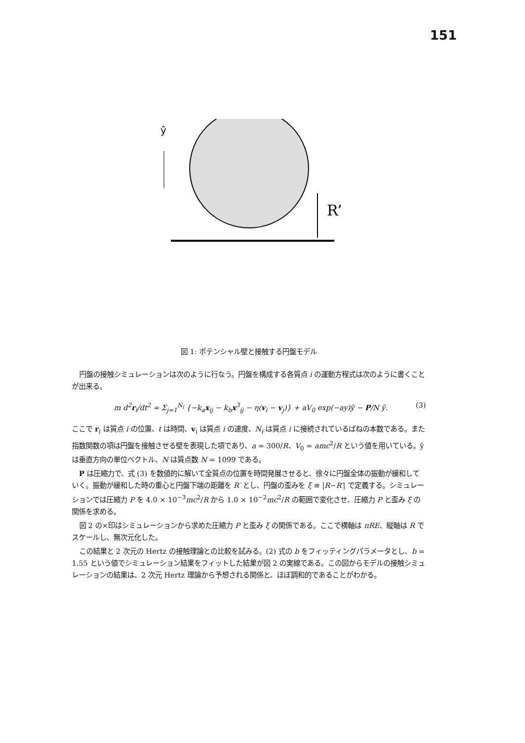151
ŷ
R’
図 1: ポテンシャル壁と接触する円盤モデル
円盤の接触シミュレーションは次のように行なう。円盤を構成する各質点 i の運動方程式は次のように書くことが出来る。
m d<sup>2</sup>r<sub>i</sub>/dt<sup>2</sup> = Σ<sub>j=1</sub><sup>N<sub>i</sub></sup> {−k<sub>a</sub>x<sub>ij</sub> − k<sub>b</sub>x<sup>3</sup><sub>ij</sub> − η(v<sub>i</sub> − v<sub>j</sub>)} + aV<sub>0</sub> exp(−ay)ŷ − P/N ŷ. (3)
ここで r<sub>i</sub> は質点 i の位置、t は時間、v<sub>i</sub> は質点 i の速度、N<sub>i</sub> は質点 i に接続されているばねの本数である。また指数関数の項は円盤を接触させる壁を表現した項であり、a = 300/R、V<sub>0</sub> = amc<sup>2</sup>/R という値を用いている。ŷ は垂直方向の単位ベクトル、N は質点数 N = 1099 である。
P は圧縮力で、式 (3) を数値的に解いて全質点の位置を時間発展させると、徐々に円盤全体の振動が緩和していく。振動が緩和した時の重心と円盤下端の距離を R′ とし、円盤の歪みを ξ ≡ |R−R′| で定義する。シミュレーションでは圧縮力 P を 4.0 × 10<sup>−3</sup>mc<sup>2</sup>/R から 1.0 × 10<sup>−2</sup>mc<sup>2</sup>/R の範囲で変化させ、圧縮力 P と歪み ξ の関係を求める。
図 2 の×印はシミュレーションから求めた圧縮力 P と歪み ξ の関係である。ここで横軸は πRE、縦軸は R でスケールし、無次元化した。
この結果と 2 次元の Hertz の接触理論との比較を試みる。(2) 式の b をフィッティングパラメータとし、b = 1.55 という値でシミュレーション結果をフィットした結果が図 2 の実線である。この図からモデルの接触シミュレーションの結果は、2 次元 Hertz 理論から予想される関係と、ほぼ調和的であることがわかる。